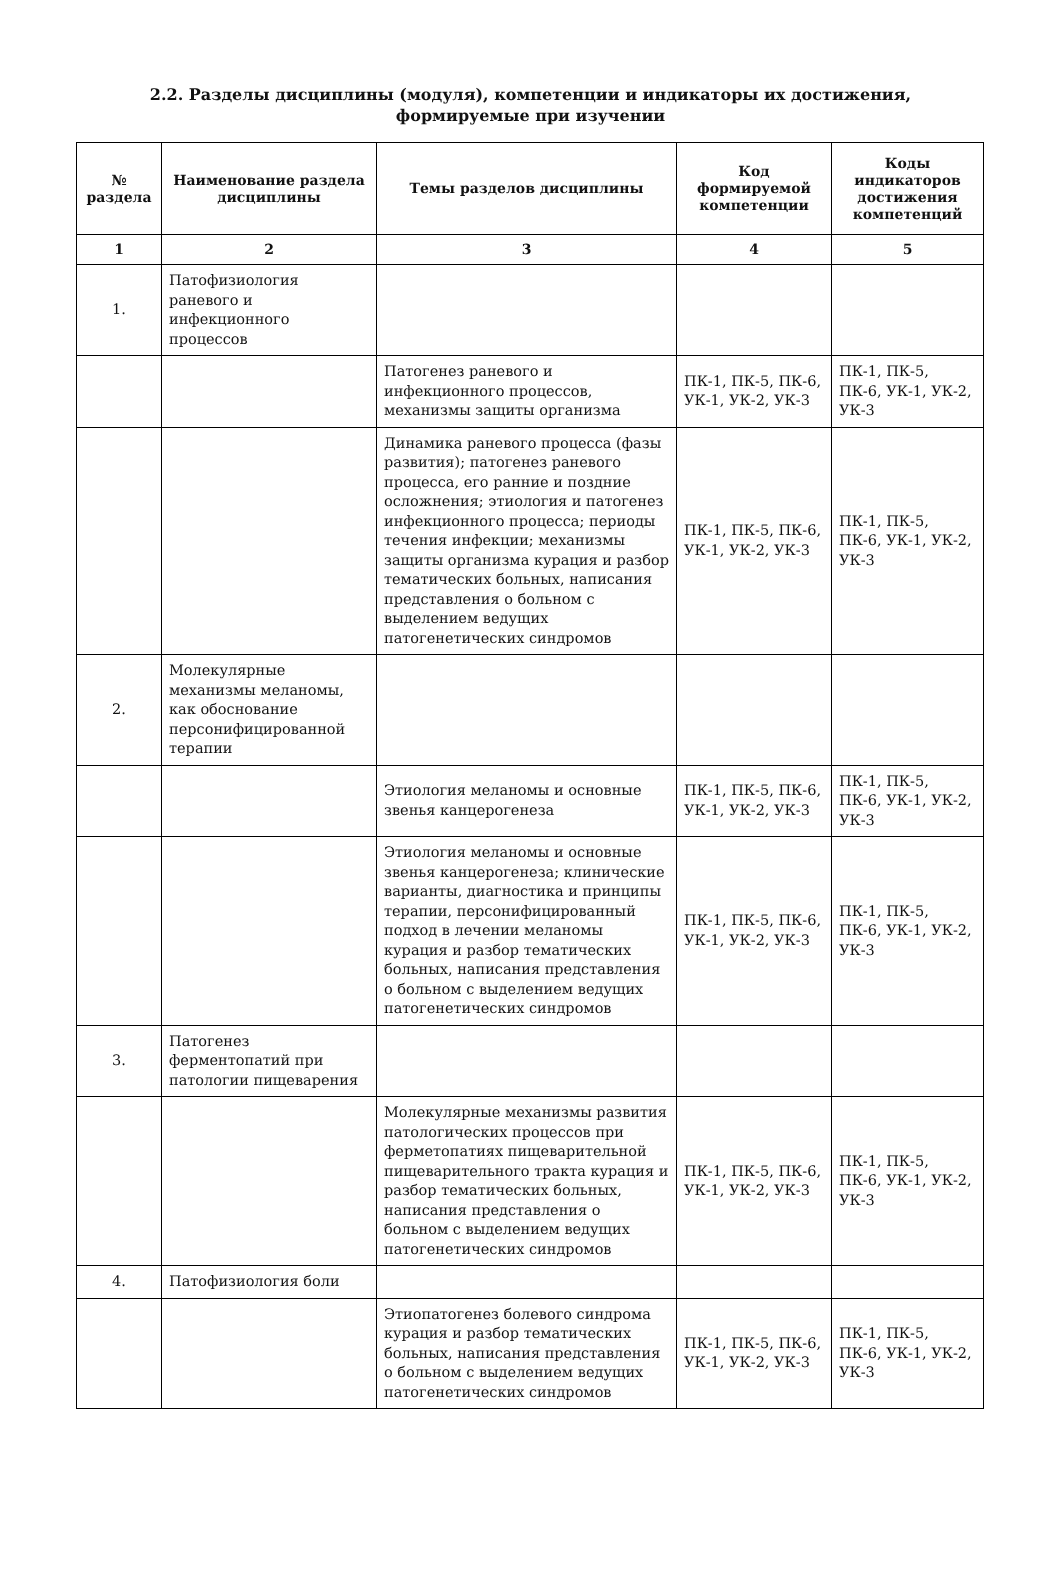2.2. Разделы дисциплины (модуля), компетенции и индикаторы их достижения,
формируемые при изучении
| № раздела | Наименование раздела дисциплины | Темы разделов дисциплины | Код формируемой компетенции | Коды индикаторов достижения компетенций |
| --- | --- | --- | --- | --- |
| 1 | 2 | 3 | 4 | 5 |
| 1. | Патофизиология раневого и инфекционного процессов | | | |
| | | Патогенез раневого и инфекционного процессов, механизмы защиты организма | ПК-1, ПК-5, ПК-6, УК-1, УК-2, УК-3 | ПК-1, ПК-5, ПК-6, УК-1, УК-2, УК-3 |
| | | Динамика раневого процесса (фазы развития); патогенез раневого процесса, его ранние и поздние осложнения; этиология и патогенез инфекционного процесса; периоды течения инфекции; механизмы защиты организма курация и разбор тематических больных, написания представления о больном с выделением ведущих патогенетических синдромов | ПК-1, ПК-5, ПК-6, УК-1, УК-2, УК-3 | ПК-1, ПК-5, ПК-6, УК-1, УК-2, УК-3 |
| 2. | Молекулярные механизмы меланомы, как обоснование персонифицированной терапии | | | |
| | | Этиология меланомы и основные звенья канцерогенеза | ПК-1, ПК-5, ПК-6, УК-1, УК-2, УК-3 | ПК-1, ПК-5, ПК-6, УК-1, УК-2, УК-3 |
| | | Этиология меланомы и основные звенья канцерогенеза; клинические варианты, диагностика и принципы терапии, персонифицированный подход в лечении меланомы курация и разбор тематических больных, написания представления о больном с выделением ведущих патогенетических синдромов | ПК-1, ПК-5, ПК-6, УК-1, УК-2, УК-3 | ПК-1, ПК-5, ПК-6, УК-1, УК-2, УК-3 |
| 3. | Патогенез ферментопатий при патологии пищеварения | | | |
| | | Молекулярные механизмы развития патологических процессов при ферметопатиях пищеварительной пищеварительного тракта курация и разбор тематических больных, написания представления о больном с выделением ведущих патогенетических синдромов | ПК-1, ПК-5, ПК-6, УК-1, УК-2, УК-3 | ПК-1, ПК-5, ПК-6, УК-1, УК-2, УК-3 |
| 4. | Патофизиология боли | | | |
| | | Этиопатогенез болевого синдрома курация и разбор тематических больных, написания представления о больном с выделением ведущих патогенетических синдромов | ПК-1, ПК-5, ПК-6, УК-1, УК-2, УК-3 | ПК-1, ПК-5, ПК-6, УК-1, УК-2, УК-3 |